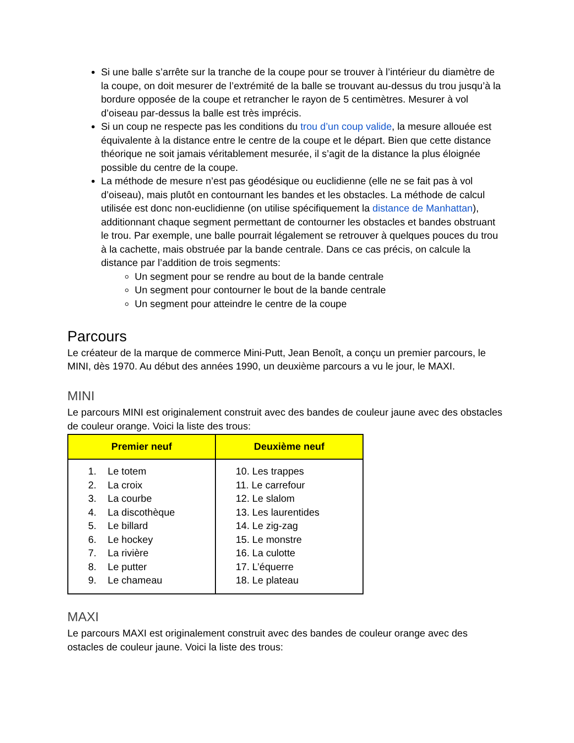Si une balle s’arrête sur la tranche de la coupe pour se trouver à l’intérieur du diamètre de la coupe, on doit mesurer de l’extrémité de la balle se trouvant au-dessus du trou jusqu’à la bordure opposée de la coupe et retrancher le rayon de 5 centimètres. Mesurer à vol d’oiseau par-dessus la balle est très imprécis.
Si un coup ne respecte pas les conditions du trou d’un coup valide, la mesure allouée est équivalente à la distance entre le centre de la coupe et le départ. Bien que cette distance théorique ne soit jamais véritablement mesurée, il s’agit de la distance la plus éloignée possible du centre de la coupe.
La méthode de mesure n’est pas géodésique ou euclidienne (elle ne se fait pas à vol d’oiseau), mais plutôt en contournant les bandes et les obstacles. La méthode de calcul utilisée est donc non-euclidienne (on utilise spécifiquement la distance de Manhattan), additionnant chaque segment permettant de contourner les obstacles et bandes obstruant le trou. Par exemple, une balle pourrait légalement se retrouver à quelques pouces du trou à la cachette, mais obstruée par la bande centrale. Dans ce cas précis, on calcule la distance par l’addition de trois segments:
Un segment pour se rendre au bout de la bande centrale
Un segment pour contourner le bout de la bande centrale
Un segment pour atteindre le centre de la coupe
Parcours
Le créateur de la marque de commerce Mini-Putt, Jean Benoît, a conçu un premier parcours, le MINI, dès 1970. Au début des années 1990, un deuxième parcours a vu le jour, le MAXI.
MINI
Le parcours MINI est originalement construit avec des bandes de couleur jaune avec des obstacles de couleur orange. Voici la liste des trous:
| Premier neuf | Deuxième neuf |
| --- | --- |
| 1. Le totem 2. La croix 3. La courbe 4. La discothèque 5. Le billard 6. Le hockey 7. La rivière 8. Le putter 9. Le chameau | 10. Les trappes 11. Le carrefour 12. Le slalom 13. Les laurentides 14. Le zig-zag 15. Le monstre 16. La culotte 17. L’équerre 18. Le plateau |
MAXI
Le parcours MAXI est originalement construit avec des bandes de couleur orange avec des ostacles de couleur jaune. Voici la liste des trous: